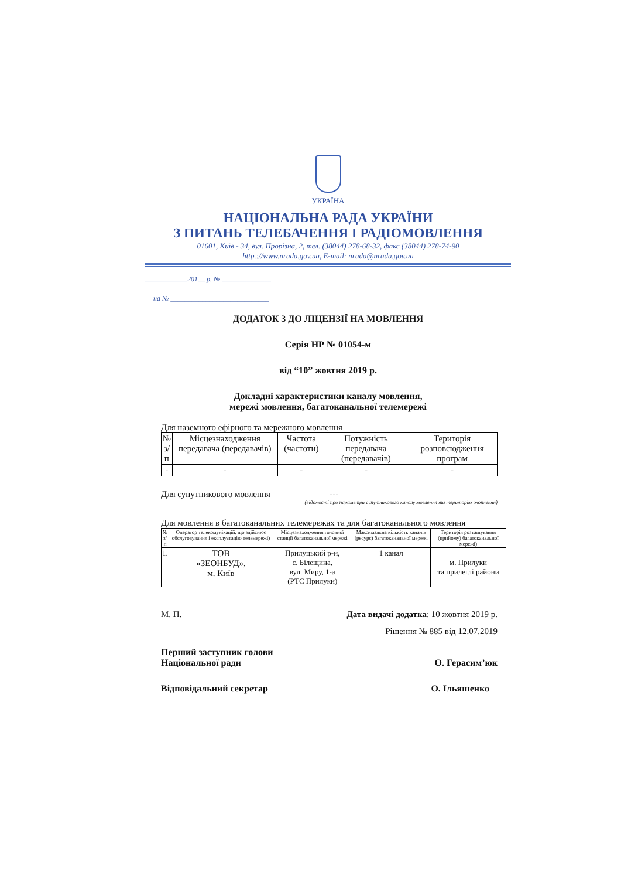УКРАЇНА
НАЦІОНАЛЬНА РАДА УКРАЇНИ
З ПИТАНЬ ТЕЛЕБАЧЕННЯ І РАДІОМОВЛЕННЯ
01601, Київ - 34, вул. Прорізна, 2, тел. (38044) 278-68-32, факс (38044) 278-74-90
http.://www.nrada.gov.ua, E-mail: nrada@nrada.gov.ua
____________201__ р. № ______________
на № ____________________________
ДОДАТОК 3 ДО ЛІЦЕНЗІЇ НА МОВЛЕННЯ
Серія НР № 01054-м
від “10” жовтня 2019 р.
Докладні характеристики каналу мовлення,
мережі мовлення, багатоканальної телемережі
Для наземного ефірного та мережного мовлення
| № з/п | Місцезнаходження передавача (передавачів) | Частота (частоти) | Потужність передавача (передавачів) | Територія розповсюдження програм |
| --- | --- | --- | --- | --- |
| - | - | - | - | - |
Для супутникового мовлення _____________---__________________________
(відомості про параметри супутникового каналу мовлення та територію охоплення)
Для мовлення в багатоканальних телемережах та для багатоканального мовлення
| № з/п | Оператор телекомунікацій, що здійснює обслуговування і експлуатацію телемережі) | Місцезнаходження головної станції багатоканальної мережі | Максимальна кількість каналів (ресурс) багатоканальної мережі | Територія розташування (прийому) багатоканальної мережі) |
| --- | --- | --- | --- | --- |
| 1. | ТОВ «ЗЕОНБУД», м. Київ | Прилуцький р-н, с. Білещина, вул. Миру, 1-а (РТС Прилуки) | 1 канал | м. Прилуки та прилеглі райони |
М. П. Дата видачі додатка: 10 жовтня 2019 р.
Рішення № 885 від 12.07.2019
Перший заступник голови
Національної ради О. Герасим’юк
Відповідальний секретар О. Ільяшенко